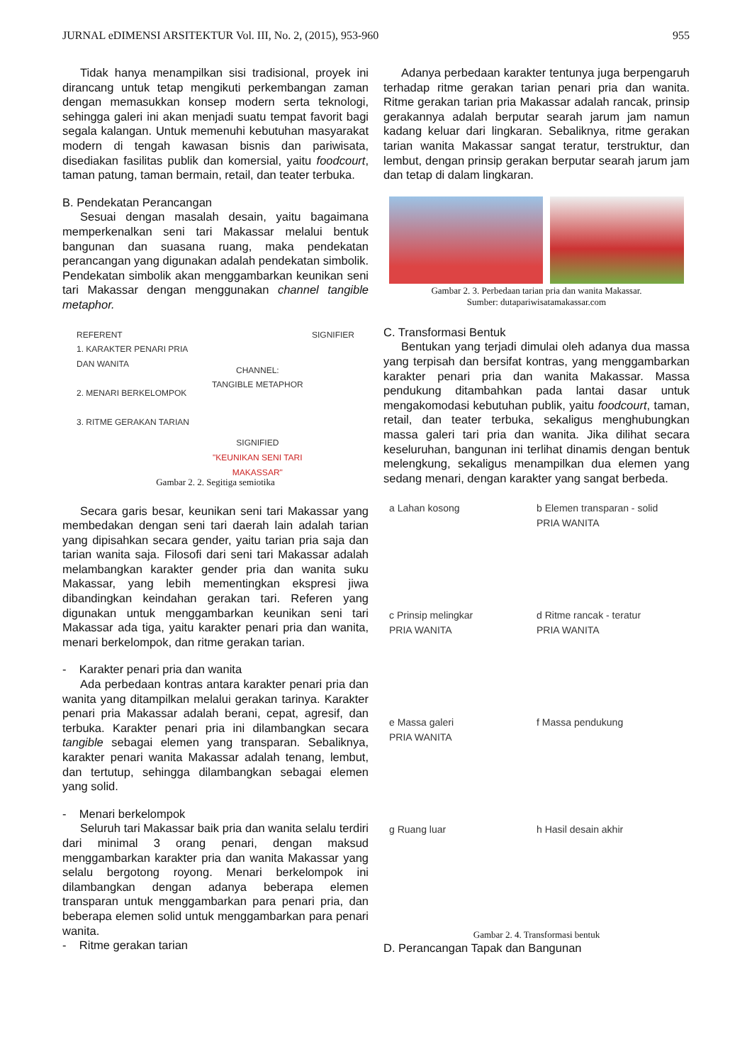JURNAL eDIMENSI ARSITEKTUR Vol. III, No. 2, (2015), 953-960 955
Tidak hanya menampilkan sisi tradisional, proyek ini dirancang untuk tetap mengikuti perkembangan zaman dengan memasukkan konsep modern serta teknologi, sehingga galeri ini akan menjadi suatu tempat favorit bagi segala kalangan. Untuk memenuhi kebutuhan masyarakat modern di tengah kawasan bisnis dan pariwisata, disediakan fasilitas publik dan komersial, yaitu foodcourt, taman patung, taman bermain, retail, dan teater terbuka.
B. Pendekatan Perancangan
Sesuai dengan masalah desain, yaitu bagaimana memperkenalkan seni tari Makassar melalui bentuk bangunan dan suasana ruang, maka pendekatan perancangan yang digunakan adalah pendekatan simbolik. Pendekatan simbolik akan menggambarkan keunikan seni tari Makassar dengan menggunakan channel tangible metaphor.
REFERENT
1. KARAKTER PENARI PRIA DAN WANITA
2. MENARI BERKELOMPOK
3. RITME GERAKAN TARIAN
CHANNEL:
TANGIBLE METAPHOR
SIGNIFIED
"KEUNIKAN SENI TARI MAKASSAR"
SIGNIFIER
Gambar 2. 2. Segitiga semiotika
Secara garis besar, keunikan seni tari Makassar yang membedakan dengan seni tari daerah lain adalah tarian yang dipisahkan secara gender, yaitu tarian pria saja dan tarian wanita saja. Filosofi dari seni tari Makassar adalah melambangkan karakter gender pria dan wanita suku Makassar, yang lebih mementingkan ekspresi jiwa dibandingkan keindahan gerakan tari. Referen yang digunakan untuk menggambarkan keunikan seni tari Makassar ada tiga, yaitu karakter penari pria dan wanita, menari berkelompok, dan ritme gerakan tarian.
- Karakter penari pria dan wanita
Ada perbedaan kontras antara karakter penari pria dan wanita yang ditampilkan melalui gerakan tarinya. Karakter penari pria Makassar adalah berani, cepat, agresif, dan terbuka. Karakter penari pria ini dilambangkan secara tangible sebagai elemen yang transparan. Sebaliknya, karakter penari wanita Makassar adalah tenang, lembut, dan tertutup, sehingga dilambangkan sebagai elemen yang solid.
- Menari berkelompok
Seluruh tari Makassar baik pria dan wanita selalu terdiri dari minimal 3 orang penari, dengan maksud menggambarkan karakter pria dan wanita Makassar yang selalu bergotong royong. Menari berkelompok ini dilambangkan dengan adanya beberapa elemen transparan untuk menggambarkan para penari pria, dan beberapa elemen solid untuk menggambarkan para penari wanita.
- Ritme gerakan tarian
Adanya perbedaan karakter tentunya juga berpengaruh terhadap ritme gerakan tarian penari pria dan wanita. Ritme gerakan tarian pria Makassar adalah rancak, prinsip gerakannya adalah berputar searah jarum jam namun kadang keluar dari lingkaran. Sebaliknya, ritme gerakan tarian wanita Makassar sangat teratur, terstruktur, dan lembut, dengan prinsip gerakan berputar searah jarum jam dan tetap di dalam lingkaran.
Gambar 2. 3. Perbedaan tarian pria dan wanita Makassar.
Sumber: dutapariwisatamakassar.com
C. Transformasi Bentuk
Bentukan yang terjadi dimulai oleh adanya dua massa yang terpisah dan bersifat kontras, yang menggambarkan karakter penari pria dan wanita Makassar. Massa pendukung ditambahkan pada lantai dasar untuk mengakomodasi kebutuhan publik, yaitu foodcourt, taman, retail, dan teater terbuka, sekaligus menghubungkan massa galeri tari pria dan wanita. Jika dilihat secara keseluruhan, bangunan ini terlihat dinamis dengan bentuk melengkung, sekaligus menampilkan dua elemen yang sedang menari, dengan karakter yang sangat berbeda.
a Lahan kosong
b Elemen transparan - solid
PRIA WANITA
c Prinsip melingkar
PRIA WANITA
d Ritme rancak - teratur
PRIA WANITA
e Massa galeri
PRIA WANITA
f Massa pendukung
g Ruang luar
h Hasil desain akhir
Gambar 2. 4. Transformasi bentuk
D. Perancangan Tapak dan Bangunan